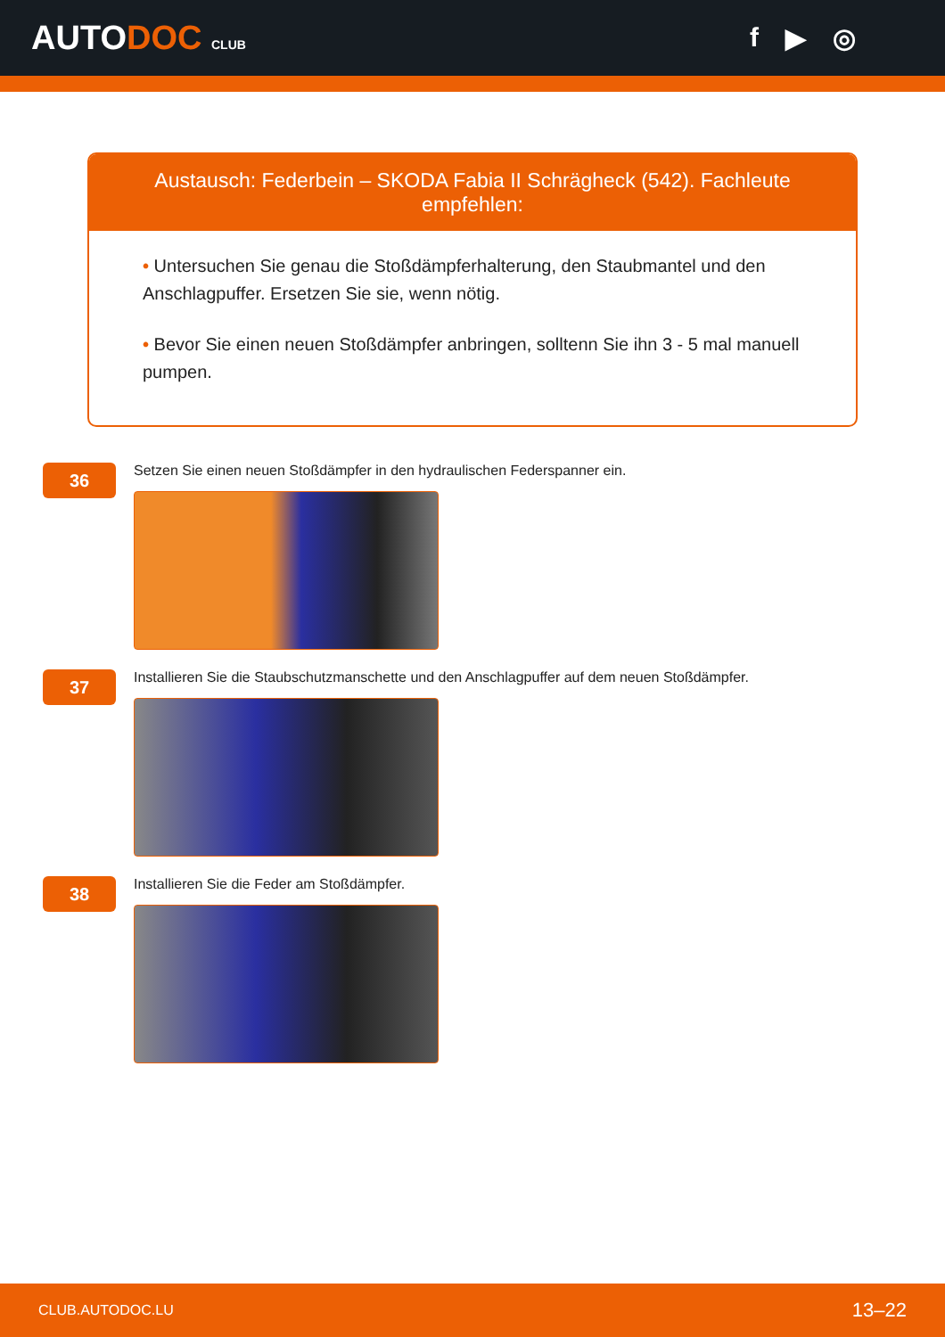AUTODOC CLUB
f ▶ ◎
Austausch: Federbein – SKODA Fabia II Schrägheck (542). Fachleute empfehlen:
• Untersuchen Sie genau die Stoßdämpferhalterung, den Staubmantel und den Anschlagpuffer. Ersetzen Sie sie, wenn nötig.
• Bevor Sie einen neuen Stoßdämpfer anbringen, solltenn Sie ihn 3 - 5 mal manuell pumpen.
36
Setzen Sie einen neuen Stoßdämpfer in den hydraulischen Federspanner ein.
37
Installieren Sie die Staubschutzmanschette und den Anschlagpuffer auf dem neuen Stoßdämpfer.
38
Installieren Sie die Feder am Stoßdämpfer.
CLUB.AUTODOC.LU 13–22